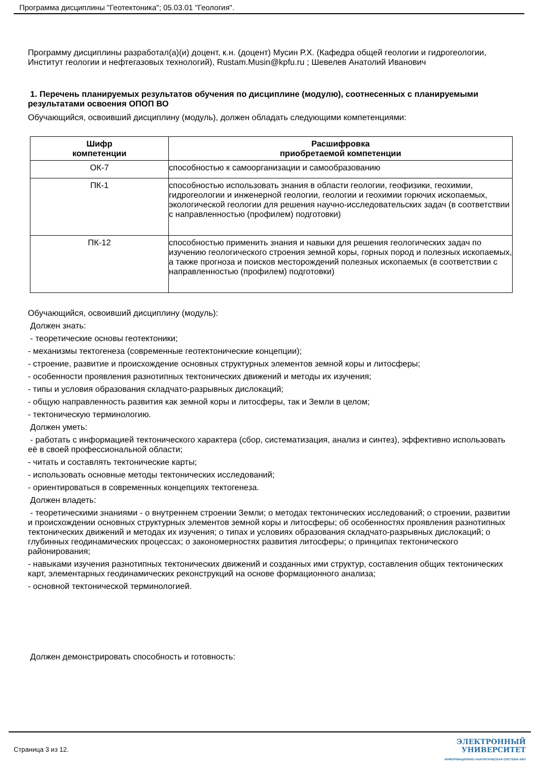Программа дисциплины "Геотектоника"; 05.03.01 "Геология".
Программу дисциплины разработал(а)(и) доцент, к.н. (доцент) Мусин Р.Х. (Кафедра общей геологии и гидрогеологии, Институт геологии и нефтегазовых технологий), Rustam.Musin@kpfu.ru ; Шевелев Анатолий Иванович
1. Перечень планируемых результатов обучения по дисциплине (модулю), соотнесенных с планируемыми результатами освоения ОПОП ВО
Обучающийся, освоивший дисциплину (модуль), должен обладать следующими компетенциями:
| Шифр компетенции | Расшифровка приобретаемой компетенции |
| --- | --- |
| ОК-7 | способностью к самоорганизации и самообразованию |
| ПК-1 | способностью использовать знания в области геологии, геофизики, геохимии, гидрогеологии и инженерной геологии, геологии и геохимии горючих ископаемых, экологической геологии для решения научно-исследовательских задач (в соответствии с направленностью (профилем) подготовки) |
| ПК-12 | способностью применить знания и навыки для решения геологических задач по изучению геологического строения земной коры, горных пород и полезных ископаемых, а также прогноза и поисков месторождений полезных ископаемых (в соответствии с направленностью (профилем) подготовки) |
Обучающийся, освоивший дисциплину (модуль):
Должен знать:
- теоретические основы геотектоники;
- механизмы тектогенеза (современные геотектонические концепции);
- строение, развитие и происхождение основных структурных элементов земной коры и литосферы;
- особенности проявления разнотипных тектонических движений и методы их изучения;
- типы и условия образования складчато-разрывных дислокаций;
- общую направленность развития как земной коры и литосферы, так и Земли в целом;
- тектоническую терминологию.
Должен уметь:
- работать с информацией тектонического характера (сбор, систематизация, анализ и синтез), эффективно использовать её в своей профессиональной области;
- читать и составлять тектонические карты;
- использовать основные методы тектонических исследований;
- ориентироваться в современных концепциях тектогенеза.
Должен владеть:
- теоретическими знаниями - о внутреннем строении Земли; о методах тектонических исследований; о строении, развитии и происхождении основных структурных элементов земной коры и литосферы; об особенностях проявления разнотипных тектонических движений и методах их изучения; о типах и условиях образования складчато-разрывных дислокаций; о глубинных геодинамических процессах; о закономерностях развития литосферы; о принципах тектонического районирования;
- навыками изучения разнотипных тектонических движений и созданных ими структур, составления общих тектонических карт, элементарных геодинамических реконструкций на основе формационного анализа;
- основной тектонической терминологией.
Должен демонстрировать способность и готовность:
Страница 3 из 12.
ЭЛЕКТРОННЫЙ
УНИВЕРСИТЕТ
ИНФОРМАЦИОННО-АНАЛИТИЧЕСКАЯ СИСТЕМА КФУ